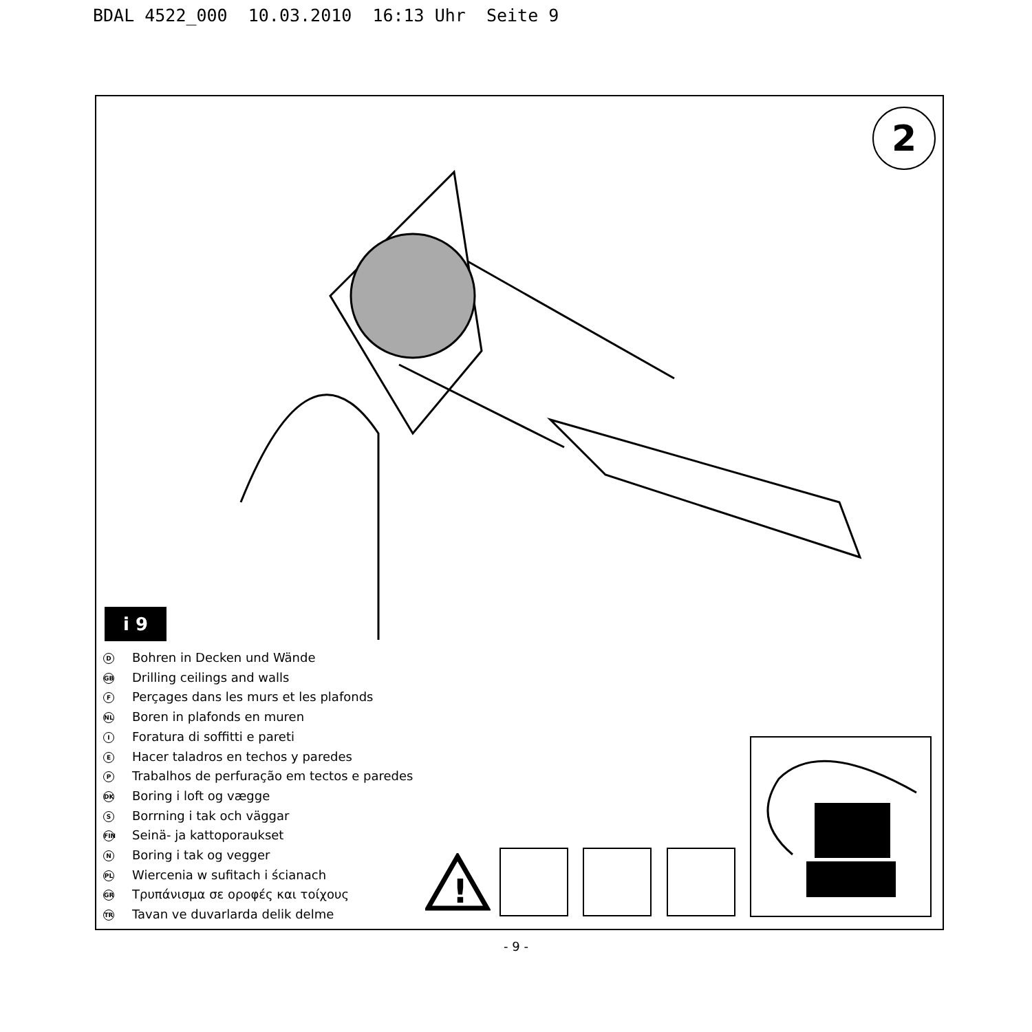BDAL 4522_000 10.03.2010 16:13 Uhr Seite 9
2
i 9
D Bohren in Decken und Wände
GB Drilling ceilings and walls
F Perçages dans les murs et les plafonds
NL Boren in plafonds en muren
I Foratura di soffitti e pareti
E Hacer taladros en techos y paredes
P Trabalhos de perfuração em tectos e paredes
DK Boring i loft og vægge
S Borrning i tak och väggar
FIN Seinä- ja kattoporaukset
N Boring i tak og vegger
PL Wiercenia w sufitach i ścianach
GR Τρυπάνισμα σε οροφές και τοίχους
TR Tavan ve duvarlarda delik delme
!
- 9 -